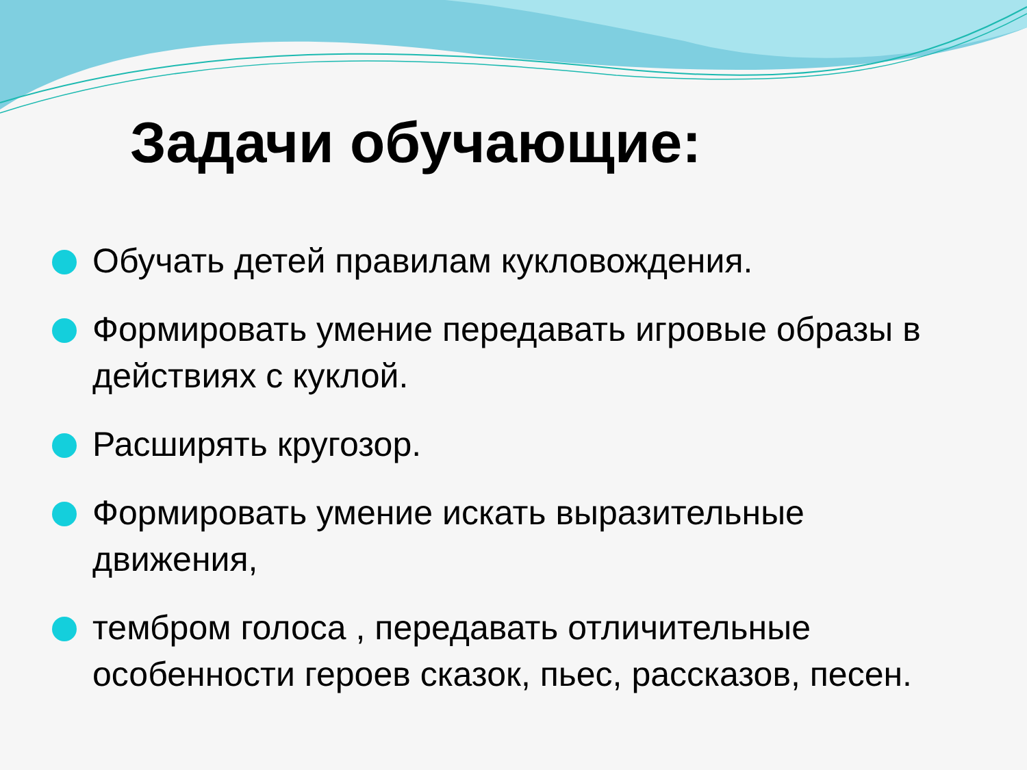Задачи обучающие:
Обучать детей правилам кукловождения.
Формировать умение передавать игровые образы в действиях с куклой.
Расширять кругозор.
Формировать умение искать выразительные движения,
тембром голоса , передавать отличительные особенности героев сказок, пьес, рассказов, песен.